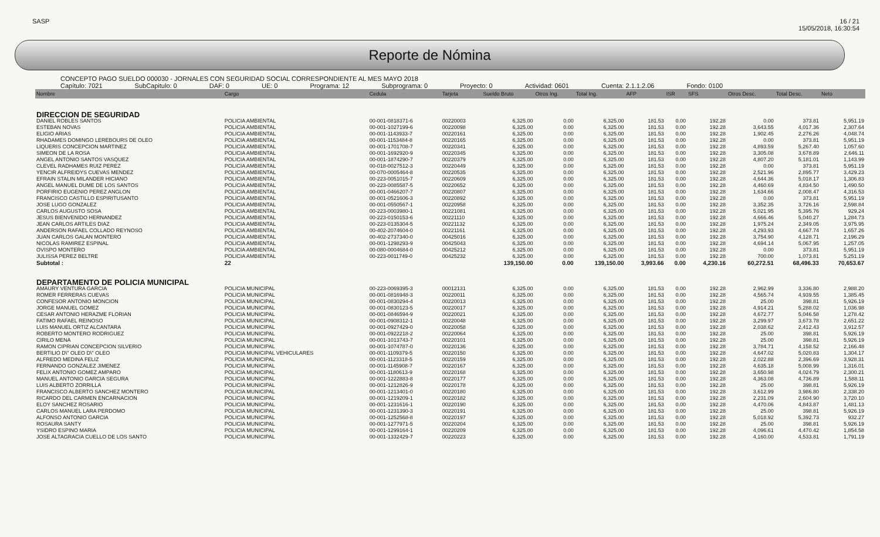SASP 16 / 21
15/05/2018, 16:30:54
Reporte de Nómina
CONCEPTO PAGO SUELDO 000030 - JORNALES CON SEGURIDAD SOCIAL CORRESPONDIENTE AL MES MAYO 2018
Capítulo: 7021 SubCapitulo: 0 DAF: 0 UE: 0 Programa: 12 Subprograma: 0 Proyecto: 0 Actividad: 0601 Cuenta: 2.1.1.2.06 Fondo: 0100
| Nombre | Cargo | Cedula | Tarjeta | Sueldo Bruto | Otros Ing. | Total Ing. | AFP | ISR | SFS | Otros Desc. | Total Desc. | Neto |
| --- | --- | --- | --- | --- | --- | --- | --- | --- | --- | --- | --- | --- |
| DIRECCION DE SEGURIDAD | | | | | | | | | | | | |
| DANIEL ROBLES SANTOS | POLICIA AMBIENTAL | 00-001-0818371-6 | 00220003 | 6,325.00 | 0.00 | 6,325.00 | 181.53 | 0.00 | 192.28 | 0.00 | 373.81 | 5,951.19 |
| ESTEBAN NOVAS | POLICIA AMBIENTAL | 00-001-1027199-6 | 00220098 | 6,325.00 | 0.00 | 6,325.00 | 181.53 | 0.00 | 192.28 | 3,643.55 | 4,017.36 | 2,307.64 |
| ELIGIO ARIAS | POLICIA AMBIENTAL | 00-001-1143933-7 | 00220161 | 6,325.00 | 0.00 | 6,325.00 | 181.53 | 0.00 | 192.28 | 1,902.45 | 2,276.26 | 4,048.74 |
| RHADAMES DOMINGO LEREBOURS DE OLEO | POLICIA AMBIENTAL | 00-001-1153484-8 | 00220165 | 6,325.00 | 0.00 | 6,325.00 | 181.53 | 0.00 | 192.28 | 0.00 | 373.81 | 5,951.19 |
| LIQUERIS CONCEPCION MARTINEZ | POLICIA AMBIENTAL | 00-001-1701708-7 | 00220341 | 6,325.00 | 0.00 | 6,325.00 | 181.53 | 0.00 | 192.28 | 4,893.59 | 5,267.40 | 1,057.60 |
| SIMEON DE LA ROSA | POLICIA AMBIENTAL | 00-001-1692920-9 | 00220345 | 6,325.00 | 0.00 | 6,325.00 | 181.53 | 0.00 | 192.28 | 3,305.08 | 3,678.89 | 2,646.11 |
| ANGEL ANTONIO SANTOS VASQUEZ | POLICIA AMBIENTAL | 00-001-1874290-7 | 00220379 | 6,325.00 | 0.00 | 6,325.00 | 181.53 | 0.00 | 192.28 | 4,807.20 | 5,181.01 | 1,143.99 |
| CLEVEL RADHAMES RUIZ PEREZ | POLICIA AMBIENTAL | 00-018-0027512-3 | 00220449 | 6,325.00 | 0.00 | 6,325.00 | 181.53 | 0.00 | 192.28 | 0.00 | 373.81 | 5,951.19 |
| YENCIR ALFREIDYS CUEVAS MENDEZ | POLICIA AMBIENTAL | 00-070-0005464-8 | 00220535 | 6,325.00 | 0.00 | 6,325.00 | 181.53 | 0.00 | 192.28 | 2,521.96 | 2,895.77 | 3,429.23 |
| EFRAIN STALIN MILANDER HICIANO | POLICIA AMBIENTAL | 00-223-0051015-7 | 00220609 | 6,325.00 | 0.00 | 6,325.00 | 181.53 | 0.00 | 192.28 | 4,644.36 | 5,018.17 | 1,306.83 |
| ANGEL MANUEL DUME DE LOS SANTOS | POLICIA AMBIENTAL | 00-223-0085587-5 | 00220652 | 6,325.00 | 0.00 | 6,325.00 | 181.53 | 0.00 | 192.28 | 4,460.69 | 4,834.50 | 1,490.50 |
| PORFIRIO EUGENIO PEREZ ANGLON | POLICIA AMBIENTAL | 00-001-0466207-7 | 00220807 | 6,325.00 | 0.00 | 6,325.00 | 181.53 | 0.00 | 192.28 | 1,634.66 | 2,008.47 | 4,316.53 |
| FRANCISCO CASTILLO ESPIRITUSANTO | POLICIA AMBIENTAL | 00-001-0521606-3 | 00220892 | 6,325.00 | 0.00 | 6,325.00 | 181.53 | 0.00 | 192.28 | 0.00 | 373.81 | 5,951.19 |
| JOSE LUGO GONZALEZ | POLICIA AMBIENTAL | 00-001-0550567-1 | 00220958 | 6,325.00 | 0.00 | 6,325.00 | 181.53 | 0.00 | 192.28 | 3,352.35 | 3,726.16 | 2,598.84 |
| CARLOS AUGUSTO SOSA | POLICIA AMBIENTAL | 00-223-0003980-1 | 00221081 | 6,325.00 | 0.00 | 6,325.00 | 181.53 | 0.00 | 192.28 | 5,021.95 | 5,395.76 | 929.24 |
| JESUS BIENVENIDO HERNANDEZ | POLICIA AMBIENTAL | 00-223-0150153-6 | 00221110 | 6,325.00 | 0.00 | 6,325.00 | 181.53 | 0.00 | 192.28 | 4,666.46 | 5,040.27 | 1,284.73 |
| JEAN CARLOS ARTILES DIAZ | POLICIA AMBIENTAL | 00-223-0135304-5 | 00221132 | 6,325.00 | 0.00 | 6,325.00 | 181.53 | 0.00 | 192.28 | 1,975.24 | 2,349.05 | 3,975.95 |
| ANDERSON RAFAEL COLLADO REYNOSO | POLICIA AMBIENTAL | 00-402-2074604-0 | 00221161 | 6,325.00 | 0.00 | 6,325.00 | 181.53 | 0.00 | 192.28 | 4,293.93 | 4,667.74 | 1,657.26 |
| JUAN CARLOS GALAN MONTERO | POLICIA AMBIENTAL | 00-402-2737340-0 | 00425016 | 6,325.00 | 0.00 | 6,325.00 | 181.53 | 0.00 | 192.28 | 3,754.90 | 4,128.71 | 2,196.29 |
| NICOLAS RAMIREZ ESPINAL | POLICIA AMBIENTAL | 00-001-1298293-9 | 00425043 | 6,325.00 | 0.00 | 6,325.00 | 181.53 | 0.00 | 192.28 | 4,694.14 | 5,067.95 | 1,257.05 |
| OVISPO MONTERO | POLICIA AMBIENTAL | 00-080-0004684-0 | 00425212 | 6,325.00 | 0.00 | 6,325.00 | 181.53 | 0.00 | 192.28 | 0.00 | 373.81 | 5,951.19 |
| JULISSA PEREZ BELTRE | POLICIA AMBIENTAL | 00-223-0011749-0 | 00425232 | 6,325.00 | 0.00 | 6,325.00 | 181.53 | 0.00 | 192.28 | 700.00 | 1,073.81 | 5,251.19 |
| Subtotal : | 22 | | | 139,150.00 | 0.00 | 139,150.00 | 3,993.66 | 0.00 | 4,230.16 | 60,272.51 | 68,496.33 | 70,653.67 |
| DEPARTAMENTO DE POLICIA MUNICIPAL | | | | | | | | | | | | |
| AMAURY VENTURA GARCIA | POLICIA MUNICIPAL | 00-223-0069395-3 | 00012131 | 6,325.00 | 0.00 | 6,325.00 | 181.53 | 0.00 | 192.28 | 2,962.99 | 3,336.80 | 2,988.20 |
| ROMER FERRERAS CUEVAS | POLICIA MUNICIPAL | 00-001-0816948-3 | 00220011 | 6,325.00 | 0.00 | 6,325.00 | 181.53 | 0.00 | 192.28 | 4,565.74 | 4,939.55 | 1,385.45 |
| CONFESOR ANTONIO MONCION | POLICIA MUNICIPAL | 00-001-0830294-4 | 00220013 | 6,325.00 | 0.00 | 6,325.00 | 181.53 | 0.00 | 192.28 | 25.00 | 398.81 | 5,926.19 |
| JORGE MANUEL GOMEZ | POLICIA MUNICIPAL | 00-001-0830123-5 | 00220017 | 6,325.00 | 0.00 | 6,325.00 | 181.53 | 0.00 | 192.28 | 4,914.21 | 5,288.02 | 1,036.98 |
| CESAR ANTONIO HERAZME FLORIAN | POLICIA MUNICIPAL | 00-001-0846594-9 | 00220021 | 6,325.00 | 0.00 | 6,325.00 | 181.53 | 0.00 | 192.28 | 4,672.77 | 5,046.58 | 1,278.42 |
| FATIMO RAFAEL REINOSO | POLICIA MUNICIPAL | 00-001-0908312-1 | 00220048 | 6,325.00 | 0.00 | 6,325.00 | 181.53 | 0.00 | 192.28 | 3,299.97 | 3,673.78 | 2,651.22 |
| LUIS MANUEL ORTIZ ALCANTARA | POLICIA MUNICIPAL | 00-001-0927429-0 | 00220058 | 6,325.00 | 0.00 | 6,325.00 | 181.53 | 0.00 | 192.28 | 2,038.62 | 2,412.43 | 3,912.57 |
| ROBERTO MONTERO RODRIGUEZ | POLICIA MUNICIPAL | 00-001-0922218-2 | 00220064 | 6,325.00 | 0.00 | 6,325.00 | 181.53 | 0.00 | 192.28 | 25.00 | 398.81 | 5,926.19 |
| CIRILO MENA | POLICIA MUNICIPAL | 00-001-1013743-7 | 00220101 | 6,325.00 | 0.00 | 6,325.00 | 181.53 | 0.00 | 192.28 | 25.00 | 398.81 | 5,926.19 |
| RAMON CIPRIAN CONCEPCION SILVERIO | POLICIA MUNICIPAL | 00-001-1074787-0 | 00220136 | 6,325.00 | 0.00 | 6,325.00 | 181.53 | 0.00 | 192.28 | 3,784.71 | 4,158.52 | 2,166.48 |
| BERTILIO D\" OLEO D\" OLEO | POLICIA MUNICIPAL VEHICULARES | 00-001-1109379-5 | 00220150 | 6,325.00 | 0.00 | 6,325.00 | 181.53 | 0.00 | 192.28 | 4,647.02 | 5,020.83 | 1,304.17 |
| ALFREDO MEDINA FELIZ | POLICIA MUNICIPAL | 00-001-1123318-5 | 00220159 | 6,325.00 | 0.00 | 6,325.00 | 181.53 | 0.00 | 192.28 | 2,022.88 | 2,396.69 | 3,928.31 |
| FERNANDO GONZALEZ JIMENEZ | POLICIA MUNICIPAL | 00-001-1145908-7 | 00220167 | 6,325.00 | 0.00 | 6,325.00 | 181.53 | 0.00 | 192.28 | 4,635.18 | 5,008.99 | 1,316.01 |
| FELIX ANTONIO GOMEZ AMPARO | POLICIA MUNICIPAL | 00-001-1180613-9 | 00220168 | 6,325.00 | 0.00 | 6,325.00 | 181.53 | 0.00 | 192.28 | 3,650.98 | 4,024.79 | 2,300.21 |
| MANUEL ANTONIO GARCIA SEGURA | POLICIA MUNICIPAL | 00-001-1222883-8 | 00220177 | 6,325.00 | 0.00 | 6,325.00 | 181.53 | 0.00 | 192.28 | 4,363.08 | 4,736.89 | 1,588.11 |
| LUIS ALBERTO ZORRILLA | POLICIA MUNICIPAL | 00-001-1212826-9 | 00220178 | 6,325.00 | 0.00 | 6,325.00 | 181.53 | 0.00 | 192.28 | 25.00 | 398.81 | 5,926.19 |
| FRANCISCO ALBERTO SANCHEZ MONTERO | POLICIA MUNICIPAL | 00-001-1213401-0 | 00220180 | 6,325.00 | 0.00 | 6,325.00 | 181.53 | 0.00 | 192.28 | 3,612.99 | 3,986.80 | 2,338.20 |
| RICARDO DEL CARMEN ENCARNACION | POLICIA MUNICIPAL | 00-001-1219209-1 | 00220182 | 6,325.00 | 0.00 | 6,325.00 | 181.53 | 0.00 | 192.28 | 2,231.09 | 2,604.90 | 3,720.10 |
| ELOY SANCHEZ ROSARIO | POLICIA MUNICIPAL | 00-001-1231616-1 | 00220190 | 6,325.00 | 0.00 | 6,325.00 | 181.53 | 0.00 | 192.28 | 4,470.06 | 4,843.87 | 1,481.13 |
| CARLOS MANUEL LARA PERDOMO | POLICIA MUNICIPAL | 00-001-1231390-3 | 00220191 | 6,325.00 | 0.00 | 6,325.00 | 181.53 | 0.00 | 192.28 | 25.00 | 398.81 | 5,926.19 |
| ALFONSO ANTONIO GARCIA | POLICIA MUNICIPAL | 00-001-1252568-8 | 00220197 | 6,325.00 | 0.00 | 6,325.00 | 181.53 | 0.00 | 192.28 | 5,018.92 | 5,392.73 | 932.27 |
| ROSAURA SANTY | POLICIA MUNICIPAL | 00-001-1277971-5 | 00220204 | 6,325.00 | 0.00 | 6,325.00 | 181.53 | 0.00 | 192.28 | 25.00 | 398.81 | 5,926.19 |
| YSIDRO ESPINO MARIA | POLICIA MUNICIPAL | 00-001-1299164-1 | 00220209 | 6,325.00 | 0.00 | 6,325.00 | 181.53 | 0.00 | 192.28 | 4,096.61 | 4,470.42 | 1,854.58 |
| JOSE ALTAGRACIA CUELLO DE LOS SANTO | POLICIA MUNICIPAL | 00-001-1332429-7 | 00220223 | 6,325.00 | 0.00 | 6,325.00 | 181.53 | 0.00 | 192.28 | 4,160.00 | 4,533.81 | 1,791.19 |